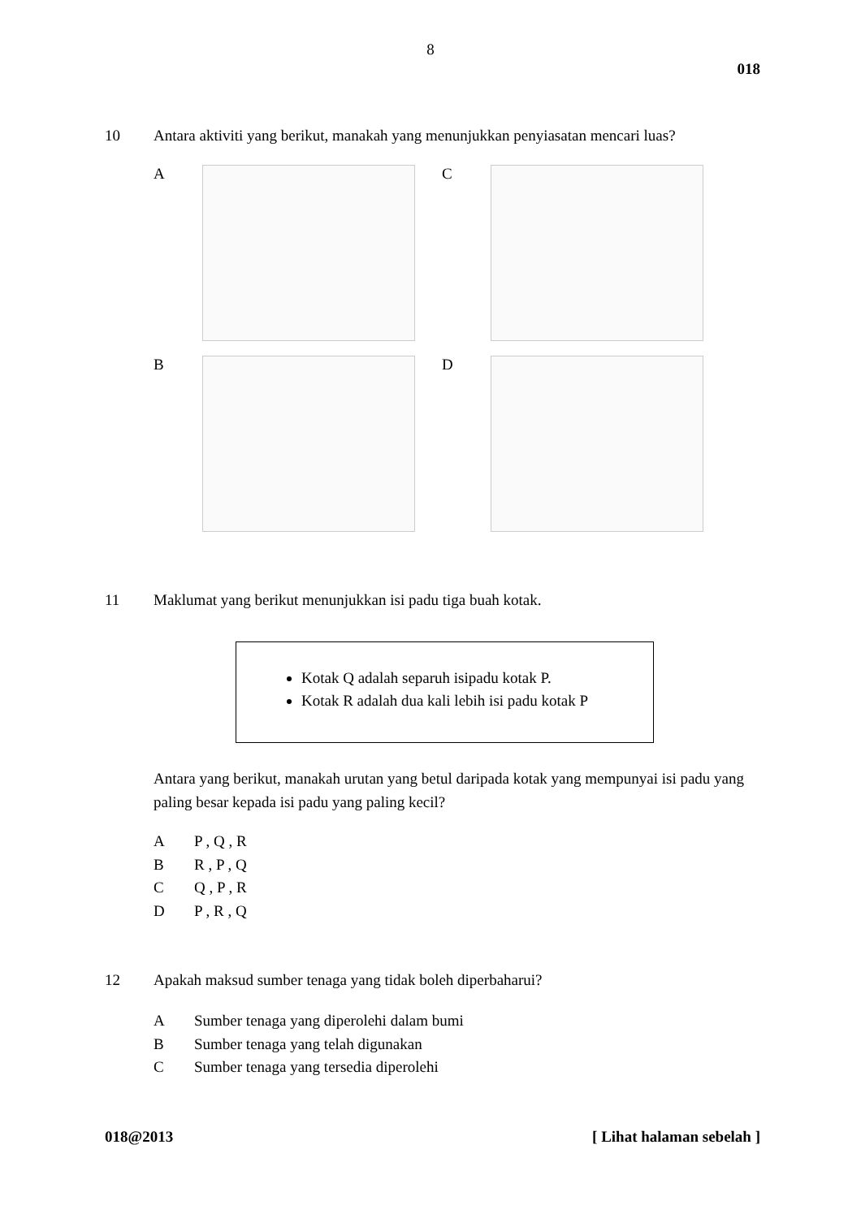8
018
10 Antara aktiviti yang berikut, manakah yang menunjukkan penyiasatan mencari luas?
A
C
B
D
11 Maklumat yang berikut menunjukkan isi padu tiga buah kotak.
Kotak Q adalah separuh isipadu kotak P.
Kotak R adalah dua kali lebih isi padu kotak P
Antara yang berikut, manakah urutan yang betul daripada kotak yang mempunyai isi padu yang paling besar kepada isi padu yang paling kecil?
A P , Q , R
B R , P , Q
C Q , P , R
D P , R , Q
12 Apakah maksud sumber tenaga yang tidak boleh diperbaharui?
A Sumber tenaga yang diperolehi dalam bumi
B Sumber tenaga yang telah digunakan
C Sumber tenaga yang tersedia diperolehi
018@2013 [ Lihat halaman sebelah ]